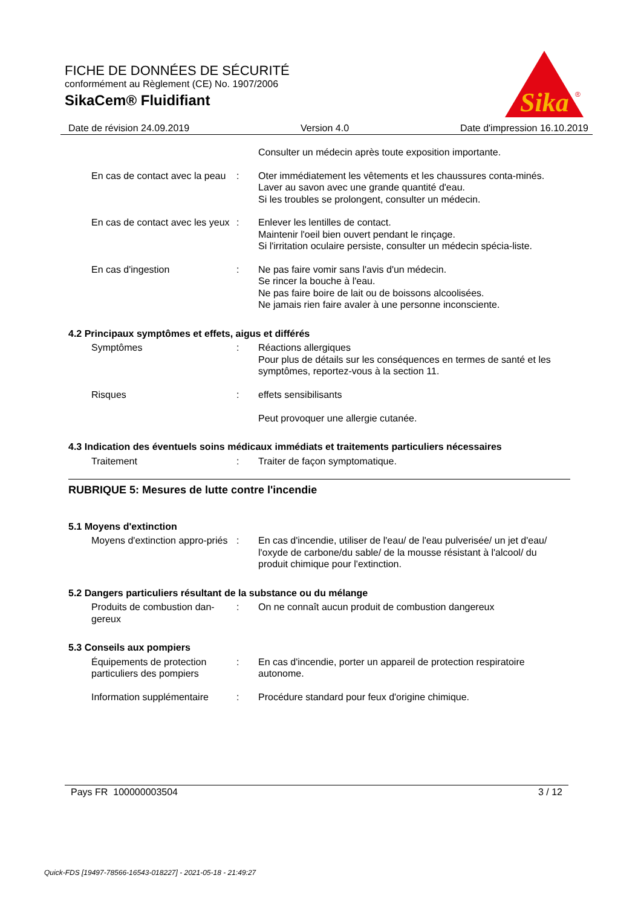FICHE DE DONNÉES DE SÉCURITÉ
conformément au Règlement (CE) No. 1907/2006
SikaCem® Fluidifiant
Sika
®
Date de révision 24.09.2019 Version 4.0 Date d'impression 16.10.2019
Consulter un médecin après toute exposition importante.
En cas de contact avec la peau
: Oter immédiatement les vêtements et les chaussures conta-minés.
Laver au savon avec une grande quantité d'eau.
Si les troubles se prolongent, consulter un médecin.
En cas de contact avec les yeux
: Enlever les lentilles de contact.
Maintenir l'oeil bien ouvert pendant le rinçage.
Si l'irritation oculaire persiste, consulter un médecin spécia-liste.
En cas d'ingestion : Ne pas faire vomir sans l'avis d'un médecin.
Se rincer la bouche à l'eau.
Ne pas faire boire de lait ou de boissons alcoolisées.
Ne jamais rien faire avaler à une personne inconsciente.
4.2 Principaux symptômes et effets, aigus et différés
Symptômes : Réactions allergiques
Pour plus de détails sur les conséquences en termes de santé et les symptômes, reportez-vous à la section 11.
Risques : effets sensibilisants
Peut provoquer une allergie cutanée.
4.3 Indication des éventuels soins médicaux immédiats et traitements particuliers nécessaires
Traitement : Traiter de façon symptomatique.
RUBRIQUE 5: Mesures de lutte contre l'incendie
5.1 Moyens d'extinction
Moyens d'extinction appro-priés
: En cas d'incendie, utiliser de l'eau/ de l'eau pulverisée/ un jet d'eau/ l'oxyde de carbone/du sable/ de la mousse résistant à l'alcool/ du produit chimique pour l'extinction.
5.2 Dangers particuliers résultant de la substance ou du mélange
Produits de combustion dan-gereux
: On ne connaît aucun produit de combustion dangereux
5.3 Conseils aux pompiers
Équipements de protection particuliers des pompiers
: En cas d'incendie, porter un appareil de protection respiratoire autonome.
Information supplémentaire
: Procédure standard pour feux d'origine chimique.
Pays FR 100000003504 3 / 12
Quick-FDS [19497-78566-16543-018227] - 2021-05-18 - 21:49:27